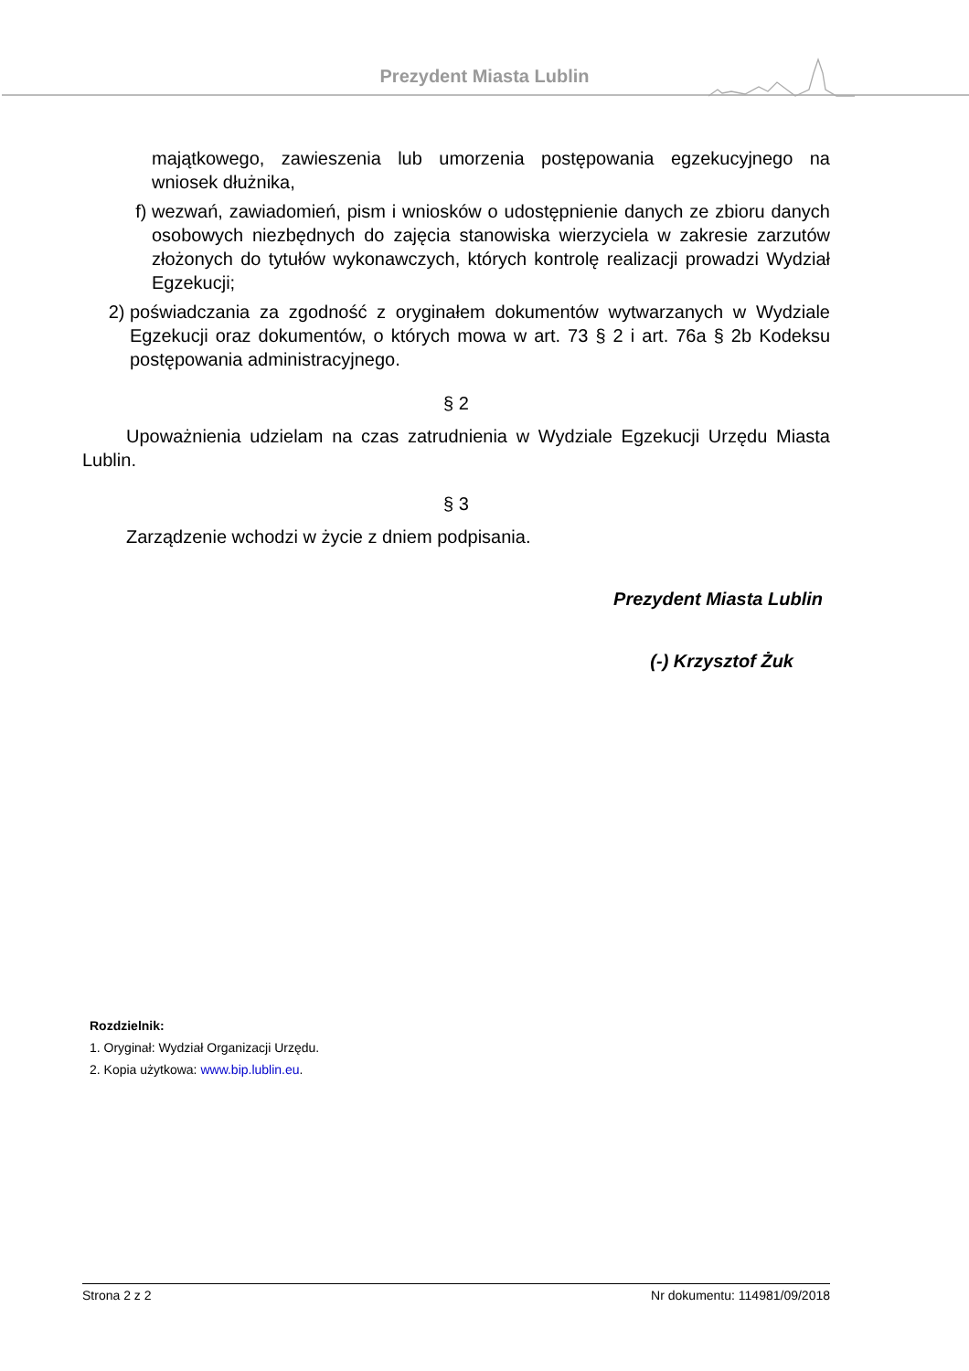Prezydent Miasta Lublin
majątkowego, zawieszenia lub umorzenia postępowania egzekucyjnego na wniosek dłużnika,
f) wezwań, zawiadomień, pism i wniosków o udostępnienie danych ze zbioru danych osobowych niezbędnych do zajęcia stanowiska wierzyciela w zakresie zarzutów złożonych do tytułów wykonawczych, których kontrolę realizacji prowadzi Wydział Egzekucji;
2) poświadczania za zgodność z oryginałem dokumentów wytwarzanych w Wydziale Egzekucji oraz dokumentów, o których mowa w art. 73 § 2 i art. 76a § 2b Kodeksu postępowania administracyjnego.
§ 2
Upoważnienia udzielam na czas zatrudnienia w Wydziale Egzekucji Urzędu Miasta Lublin.
§ 3
Zarządzenie wchodzi w życie z dniem podpisania.
Prezydent Miasta Lublin
(-) Krzysztof Żuk
Rozdzielnik:
1. Oryginał: Wydział Organizacji Urzędu.
2. Kopia użytkowa: www.bip.lublin.eu.
Strona 2 z 2 Nr dokumentu: 114981/09/2018